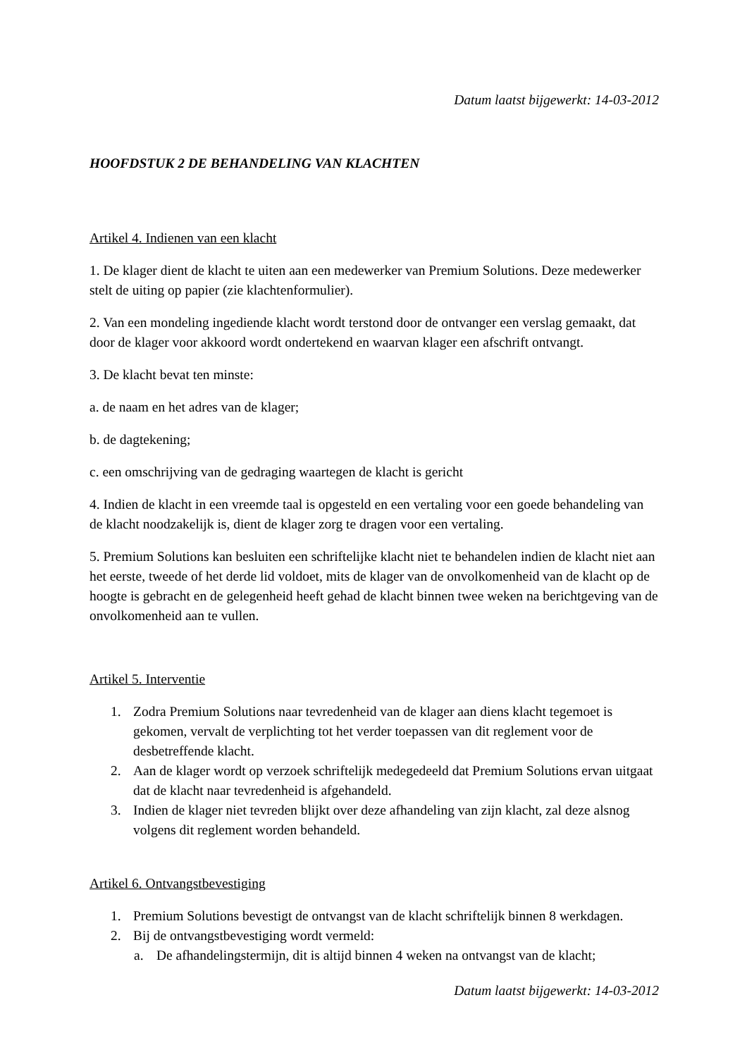Datum laatst bijgewerkt: 14-03-2012
HOOFDSTUK 2 DE BEHANDELING VAN KLACHTEN
Artikel 4. Indienen van een klacht
1. De klager dient de klacht te uiten aan een medewerker van Premium Solutions. Deze medewerker stelt de uiting op papier (zie klachtenformulier).
2. Van een mondeling ingediende klacht wordt terstond door de ontvanger een verslag gemaakt, dat door de klager voor akkoord wordt ondertekend en waarvan klager een afschrift ontvangt.
3. De klacht bevat ten minste:
a. de naam en het adres van de klager;
b. de dagtekening;
c. een omschrijving van de gedraging waartegen de klacht is gericht
4. Indien de klacht in een vreemde taal is opgesteld en een vertaling voor een goede behandeling van de klacht noodzakelijk is, dient de klager zorg te dragen voor een vertaling.
5. Premium Solutions kan besluiten een schriftelijke klacht niet te behandelen indien de klacht niet aan het eerste, tweede of het derde lid voldoet, mits de klager van de onvolkomenheid van de klacht op de hoogte is gebracht en de gelegenheid heeft gehad de klacht binnen twee weken na berichtgeving van de onvolkomenheid aan te vullen.
Artikel 5. Interventie
1. Zodra Premium Solutions naar tevredenheid van de klager aan diens klacht tegemoet is gekomen, vervalt de verplichting tot het verder toepassen van dit reglement voor de desbetreffende klacht.
2. Aan de klager wordt op verzoek schriftelijk medegedeeld dat Premium Solutions ervan uitgaat dat de klacht naar tevredenheid is afgehandeld.
3. Indien de klager niet tevreden blijkt over deze afhandeling van zijn klacht, zal deze alsnog volgens dit reglement worden behandeld.
Artikel 6. Ontvangstbevestiging
1. Premium Solutions bevestigt de ontvangst van de klacht schriftelijk binnen 8 werkdagen.
2. Bij de ontvangstbevestiging wordt vermeld:
a. De afhandelingstermijn, dit is altijd binnen 4 weken na ontvangst van de klacht;
Datum laatst bijgewerkt: 14-03-2012